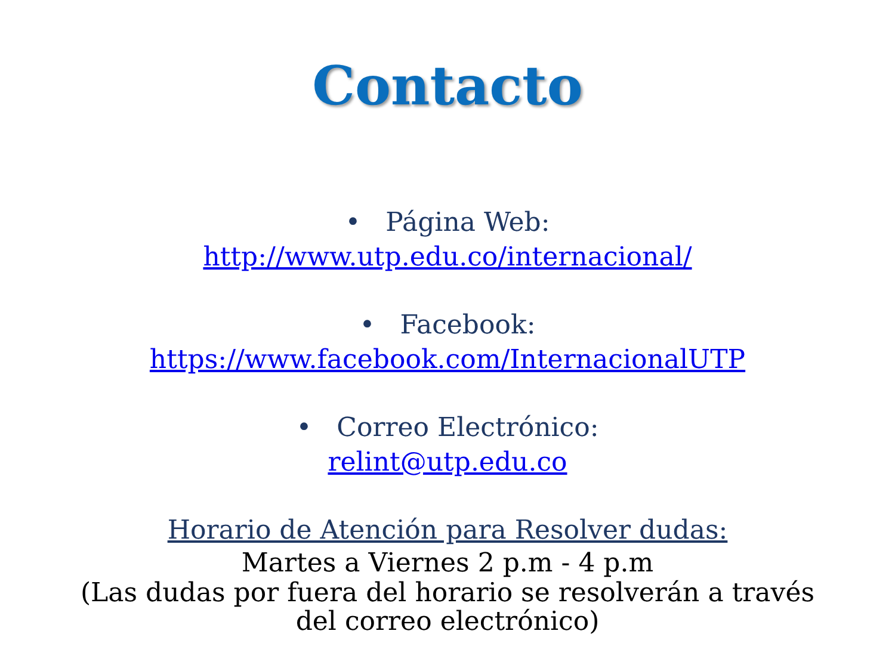Contacto
• Página Web:
http://www.utp.edu.co/internacional/
• Facebook:
https://www.facebook.com/InternacionalUTP
• Correo Electrónico:
relint@utp.edu.co
Horario de Atención para Resolver dudas:
Martes a Viernes 2 p.m - 4 p.m
(Las dudas por fuera del horario se resolverán a través del correo electrónico)